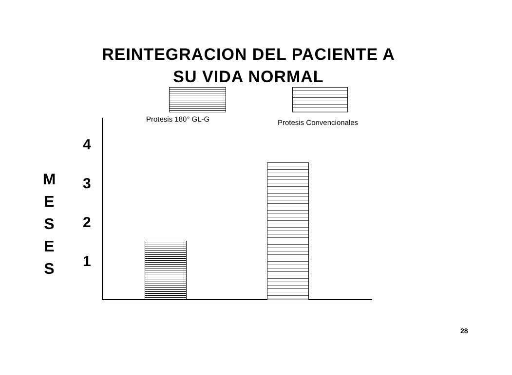REINTEGRACION DEL PACIENTE A
SU VIDA NORMAL
Protesis 180° GL-G Protesis Convencionales
M
E
S
E
S
4
3
2
1
28